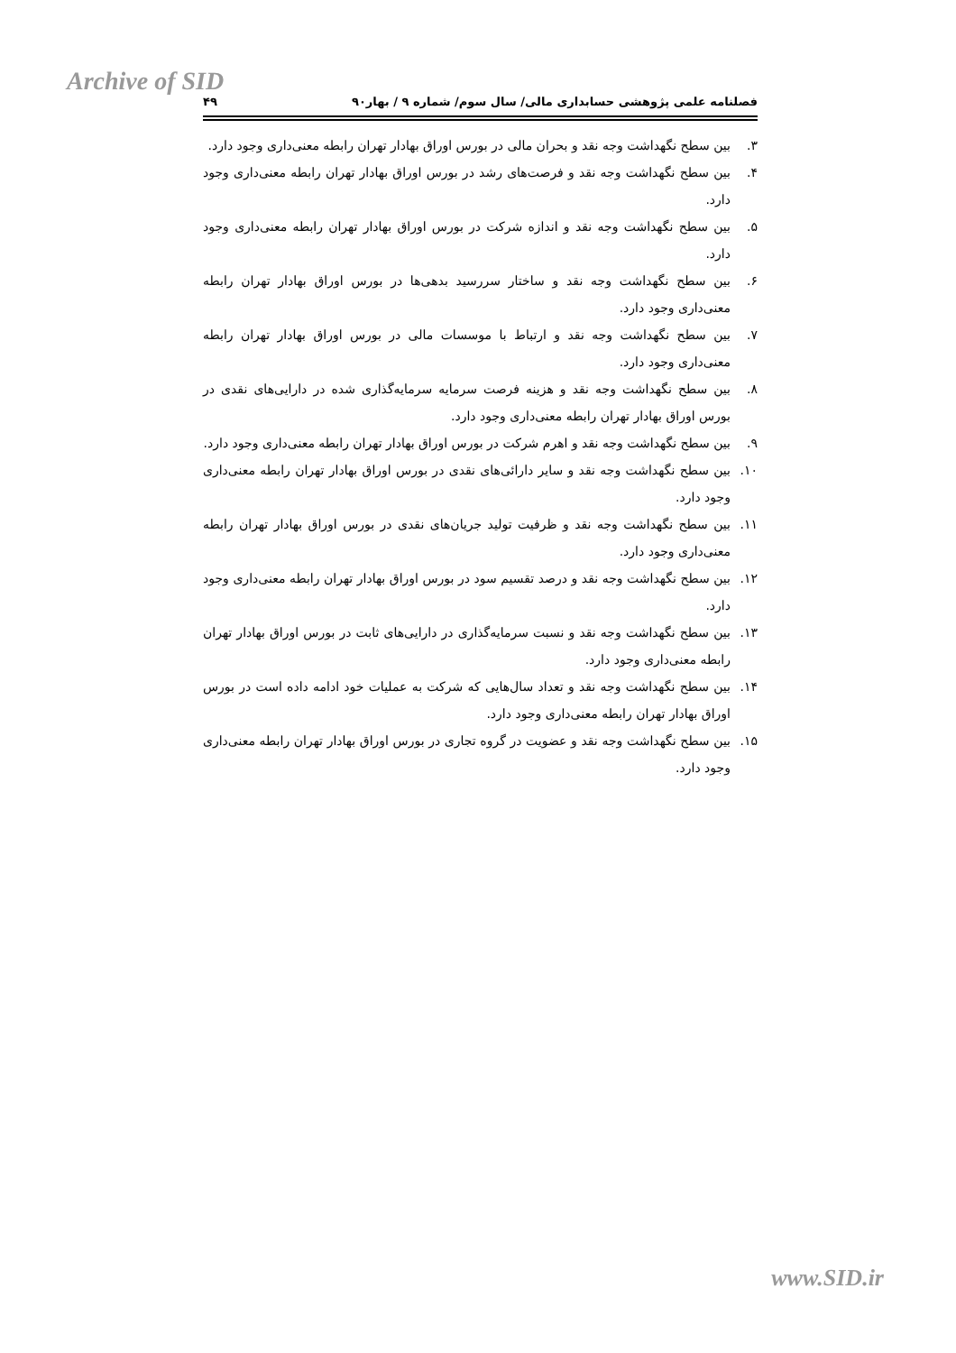Archive of SID
فصلنامه علمی پژوهشی حسابداری مالی/ سال سوم/ شماره ۹ / بهار۹۰ ۴۹
۳. بین سطح نگهداشت وجه نقد و بحران مالی در بورس اوراق بهادار تهران رابطه معنی‌داری وجود دارد.
۴. بین سطح نگهداشت وجه نقد و فرصت‌های رشد در بورس اوراق بهادار تهران رابطه معنی‌داری وجود دارد.
۵. بین سطح نگهداشت وجه نقد و اندازه شرکت در بورس اوراق بهادار تهران رابطه معنی‌داری وجود دارد.
۶. بین سطح نگهداشت وجه نقد و ساختار سررسید بدهی‌ها در بورس اوراق بهادار تهران رابطه معنی‌داری وجود دارد.
۷. بین سطح نگهداشت وجه نقد و ارتباط با موسسات مالی در بورس اوراق بهادار تهران رابطه معنی‌داری وجود دارد.
۸. بین سطح نگهداشت وجه نقد و هزینه فرصت سرمایه سرمایه‌گذاری شده در دارایی‌های نقدی در بورس اوراق بهادار تهران رابطه معنی‌داری وجود دارد.
۹. بین سطح نگهداشت وجه نقد و اهرم شرکت در بورس اوراق بهادار تهران رابطه معنی‌داری وجود دارد.
۱۰. بین سطح نگهداشت وجه نقد و سایر دارائی‌های نقدی در بورس اوراق بهادار تهران رابطه معنی‌داری وجود دارد.
۱۱. بین سطح نگهداشت وجه نقد و ظرفیت تولید جریان‌های نقدی در بورس اوراق بهادار تهران رابطه معنی‌داری وجود دارد.
۱۲. بین سطح نگهداشت وجه نقد و درصد تقسیم سود در بورس اوراق بهادار تهران رابطه معنی‌داری وجود دارد.
۱۳. بین سطح نگهداشت وجه نقد و نسبت سرمایه‌گذاری در دارایی‌های ثابت در بورس اوراق بهادار تهران رابطه معنی‌داری وجود دارد.
۱۴. بین سطح نگهداشت وجه نقد و تعداد سال‌هایی که شرکت به عملیات خود ادامه داده است در بورس اوراق بهادار تهران رابطه معنی‌داری وجود دارد.
۱۵. بین سطح نگهداشت وجه نقد و عضویت در گروه تجاری در بورس اوراق بهادار تهران رابطه معنی‌داری وجود دارد.
www.SID.ir